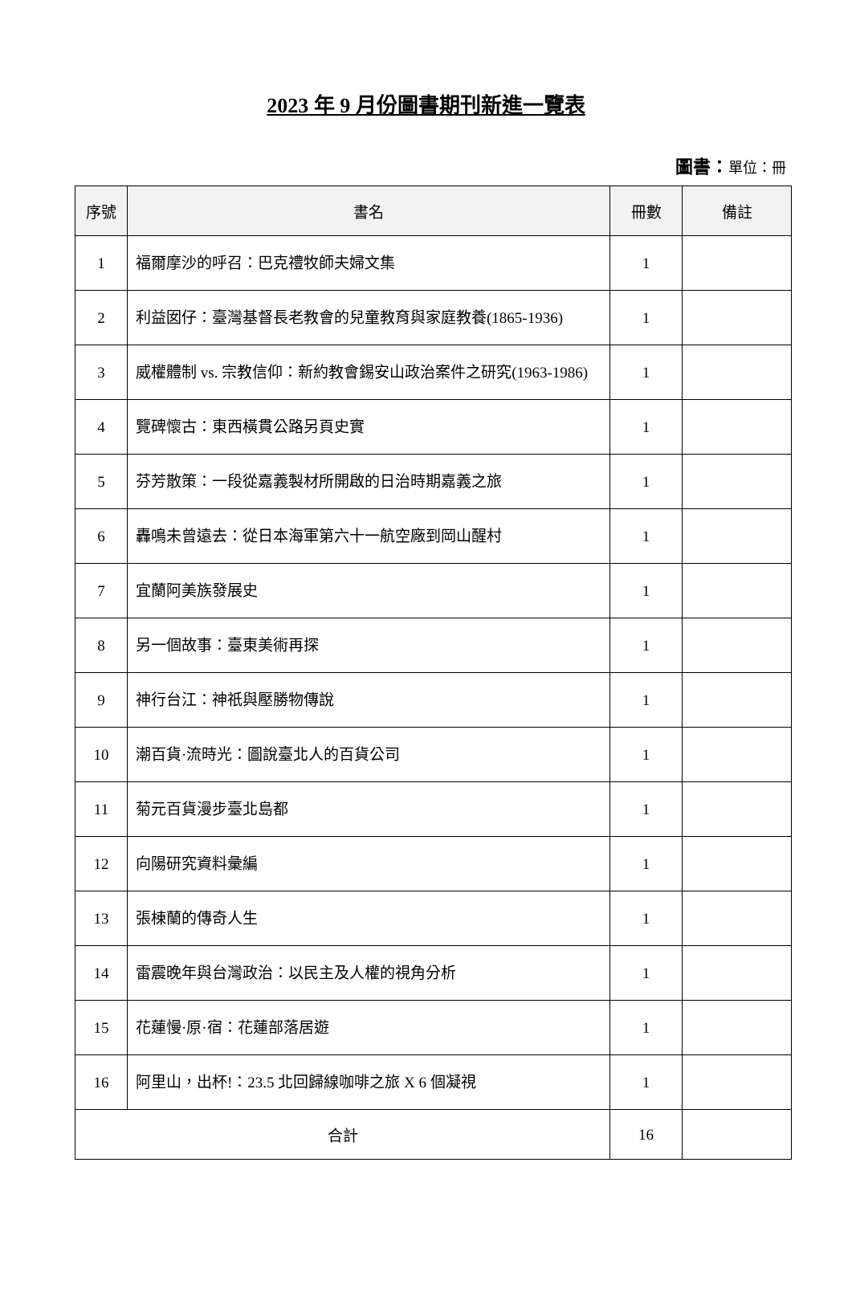2023 年 9 月份圖書期刊新進一覽表
圖書：單位：冊
| 序號 | 書名 | 冊數 | 備註 |
| --- | --- | --- | --- |
| 1 | 福爾摩沙的呼召：巴克禮牧師夫婦文集 | 1 | |
| 2 | 利益囡仔：臺灣基督長老教會的兒童教育與家庭教養(1865-1936) | 1 | |
| 3 | 威權體制 vs. 宗教信仰：新約教會錫安山政治案件之研究(1963-1986) | 1 | |
| 4 | 覽碑懷古：東西橫貫公路另頁史實 | 1 | |
| 5 | 芬芳散策：一段從嘉義製材所開啟的日治時期嘉義之旅 | 1 | |
| 6 | 轟鳴未曾遠去：從日本海軍第六十一航空廠到岡山醒村 | 1 | |
| 7 | 宜蘭阿美族發展史 | 1 | |
| 8 | 另一個故事：臺東美術再探 | 1 | |
| 9 | 神行台江：神祇與壓勝物傳說 | 1 | |
| 10 | 潮百貨·流時光：圖說臺北人的百貨公司 | 1 | |
| 11 | 菊元百貨漫步臺北島都 | 1 | |
| 12 | 向陽研究資料彙編 | 1 | |
| 13 | 張棟蘭的傳奇人生 | 1 | |
| 14 | 雷震晚年與台灣政治：以民主及人權的視角分析 | 1 | |
| 15 | 花蓮慢·原·宿：花蓮部落居遊 | 1 | |
| 16 | 阿里山，出杯!：23.5 北回歸線咖啡之旅 X 6 個凝視 | 1 | |
| 合計 | | 16 | |